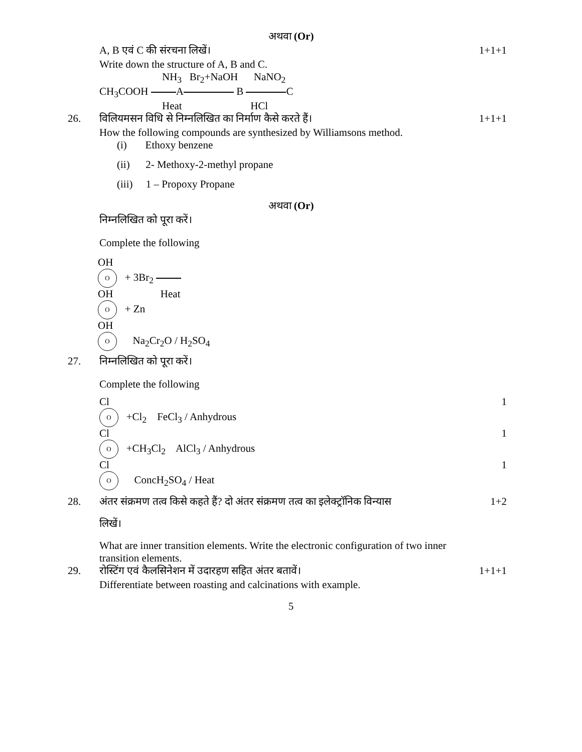अथवा (Or)
A, B एवं C की संरचना लिखें।
Write down the structure of A, B and C.
NH<sub>3</sub> Br<sub>2</sub>+NaOH NaNO<sub>2</sub>
CH<sub>3</sub>COOH A B C
Heat HCl
1+1+1
26. विलियमसन विधि से निम्नलिखित का निर्माण कैसे करते हैं।
How the following compounds are synthesized by Williamsons method.
(i) Ethoxy benzene
(ii) 2- Methoxy-2-methyl propane
(iii) 1 – Propoxy Propane
1+1+1
अथवा (Or)
निम्नलिखित को पूरा करें।
Complete the following
OH
O + 3Br<sub>2</sub>
OH Heat
O + Zn
OH
O Na<sub>2</sub>Cr<sub>2</sub>O / H<sub>2</sub>SO<sub>4</sub>
27. निम्नलिखित को पूरा करें।
Complete the following
Cl
O +Cl<sub>2</sub> FeCl<sub>3</sub> / Anhydrous
1
Cl
O +CH<sub>3</sub>Cl<sub>2</sub> AlCl<sub>3</sub> / Anhydrous
1
Cl
O ConcH<sub>2</sub>SO<sub>4</sub> / Heat
1
28. अंतर संक्रमण तत्व किसे कहते हैं? दो अंतर संक्रमण तत्व का इलेक्ट्रॉनिक विन्यास
लिखें।
What are inner transition elements. Write the electronic configuration of two inner transition elements.
1+2
29. रोस्टिंग एवं कैलसिनेशन में उदारहण सहित अंतर बतावें।
Differentiate between roasting and calcinations with example.
1+1+1
5